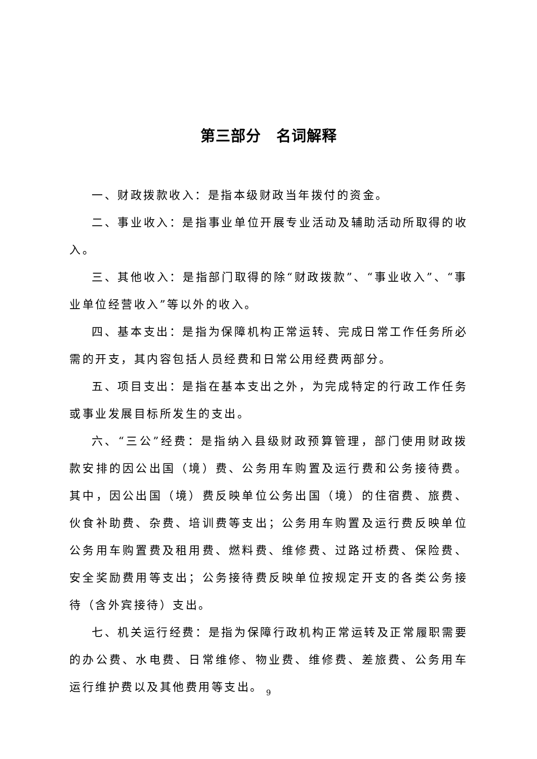第三部分　名词解释
一、财政拨款收入：是指本级财政当年拨付的资金。
二、事业收入：是指事业单位开展专业活动及辅助活动所取得的收入。
三、其他收入：是指部门取得的除“财政拨款”、“事业收入”、“事业单位经营收入”等以外的收入。
四、基本支出：是指为保障机构正常运转、完成日常工作任务所必需的开支，其内容包括人员经费和日常公用经费两部分。
五、项目支出：是指在基本支出之外，为完成特定的行政工作任务或事业发展目标所发生的支出。
六、“三公”经费：是指纳入县级财政预算管理，部门使用财政拨款安排的因公出国（境）费、公务用车购置及运行费和公务接待费。其中，因公出国（境）费反映单位公务出国（境）的住宿费、旅费、伙食补助费、杂费、培训费等支出；公务用车购置及运行费反映单位公务用车购置费及租用费、燃料费、维修费、过路过桥费、保险费、安全奖励费用等支出；公务接待费反映单位按规定开支的各类公务接待（含外宾接待）支出。
七、机关运行经费：是指为保障行政机构正常运转及正常履职需要的办公费、水电费、日常维修、物业费、维修费、差旅费、公务用车运行维护费以及其他费用等支出。
9